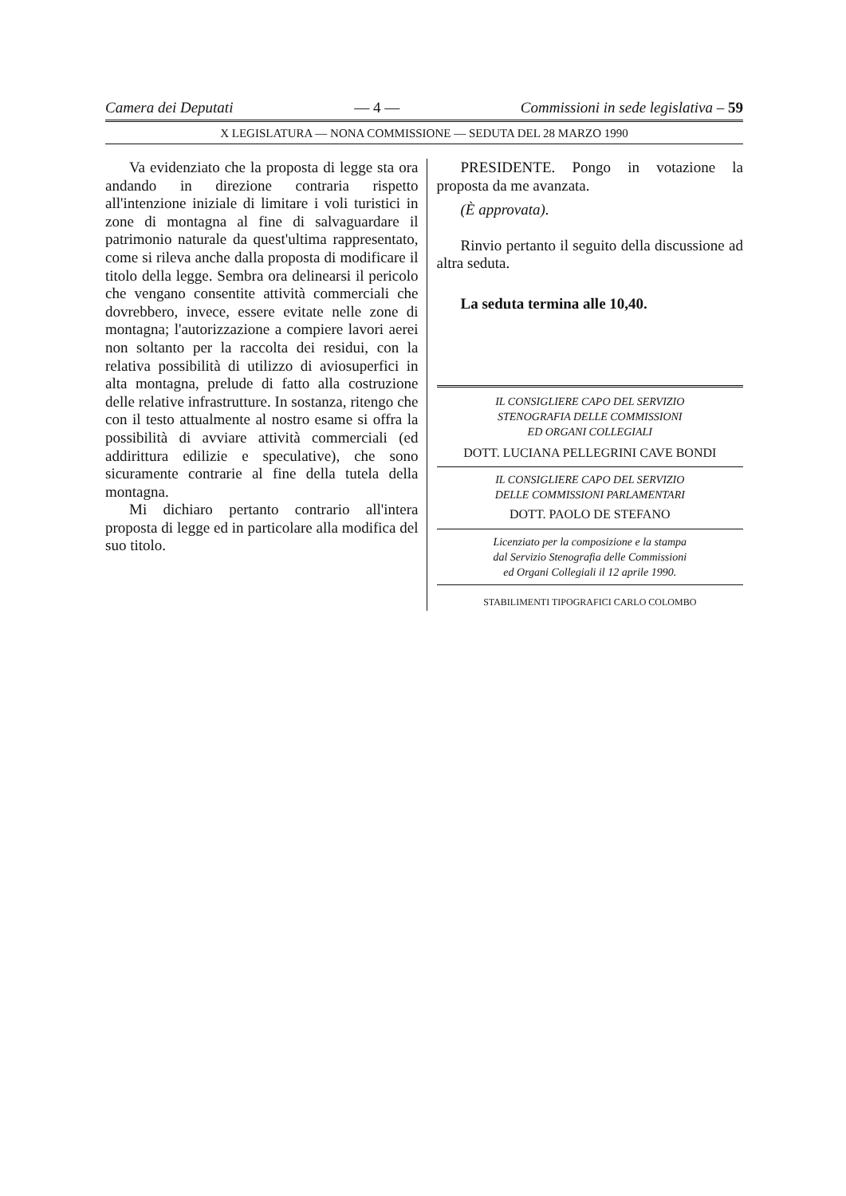Camera dei Deputati — 4 — Commissioni in sede legislativa – 59
X LEGISLATURA — NONA COMMISSIONE — SEDUTA DEL 28 MARZO 1990
Va evidenziato che la proposta di legge sta ora andando in direzione contraria rispetto all'intenzione iniziale di limitare i voli turistici in zone di montagna al fine di salvaguardare il patrimonio naturale da quest'ultima rappresentato, come si rileva anche dalla proposta di modificare il titolo della legge. Sembra ora delinearsi il pericolo che vengano consentite attività commerciali che dovrebbero, invece, essere evitate nelle zone di montagna; l'autorizzazione a compiere lavori aerei non soltanto per la raccolta dei residui, con la relativa possibilità di utilizzo di aviosuperfici in alta montagna, prelude di fatto alla costruzione delle relative infrastrutture. In sostanza, ritengo che con il testo attualmente al nostro esame si offra la possibilità di avviare attività commerciali (ed addirittura edilizie e speculative), che sono sicuramente contrarie al fine della tutela della montagna.
Mi dichiaro pertanto contrario all'intera proposta di legge ed in particolare alla modifica del suo titolo.
PRESIDENTE. Pongo in votazione la proposta da me avanzata.
(È approvata).
Rinvio pertanto il seguito della discussione ad altra seduta.
La seduta termina alle 10,40.
IL CONSIGLIERE CAPO DEL SERVIZIO
STENOGRAFIA DELLE COMMISSIONI
ED ORGANI COLLEGIALI
DOTT. LUCIANA PELLEGRINI CAVE BONDI
IL CONSIGLIERE CAPO DEL SERVIZIO
DELLE COMMISSIONI PARLAMENTARI
DOTT. PAOLO DE STEFANO
Licenziato per la composizione e la stampa
dal Servizio Stenografia delle Commissioni
ed Organi Collegiali il 12 aprile 1990.
STABILIMENTI TIPOGRAFICI CARLO COLOMBO